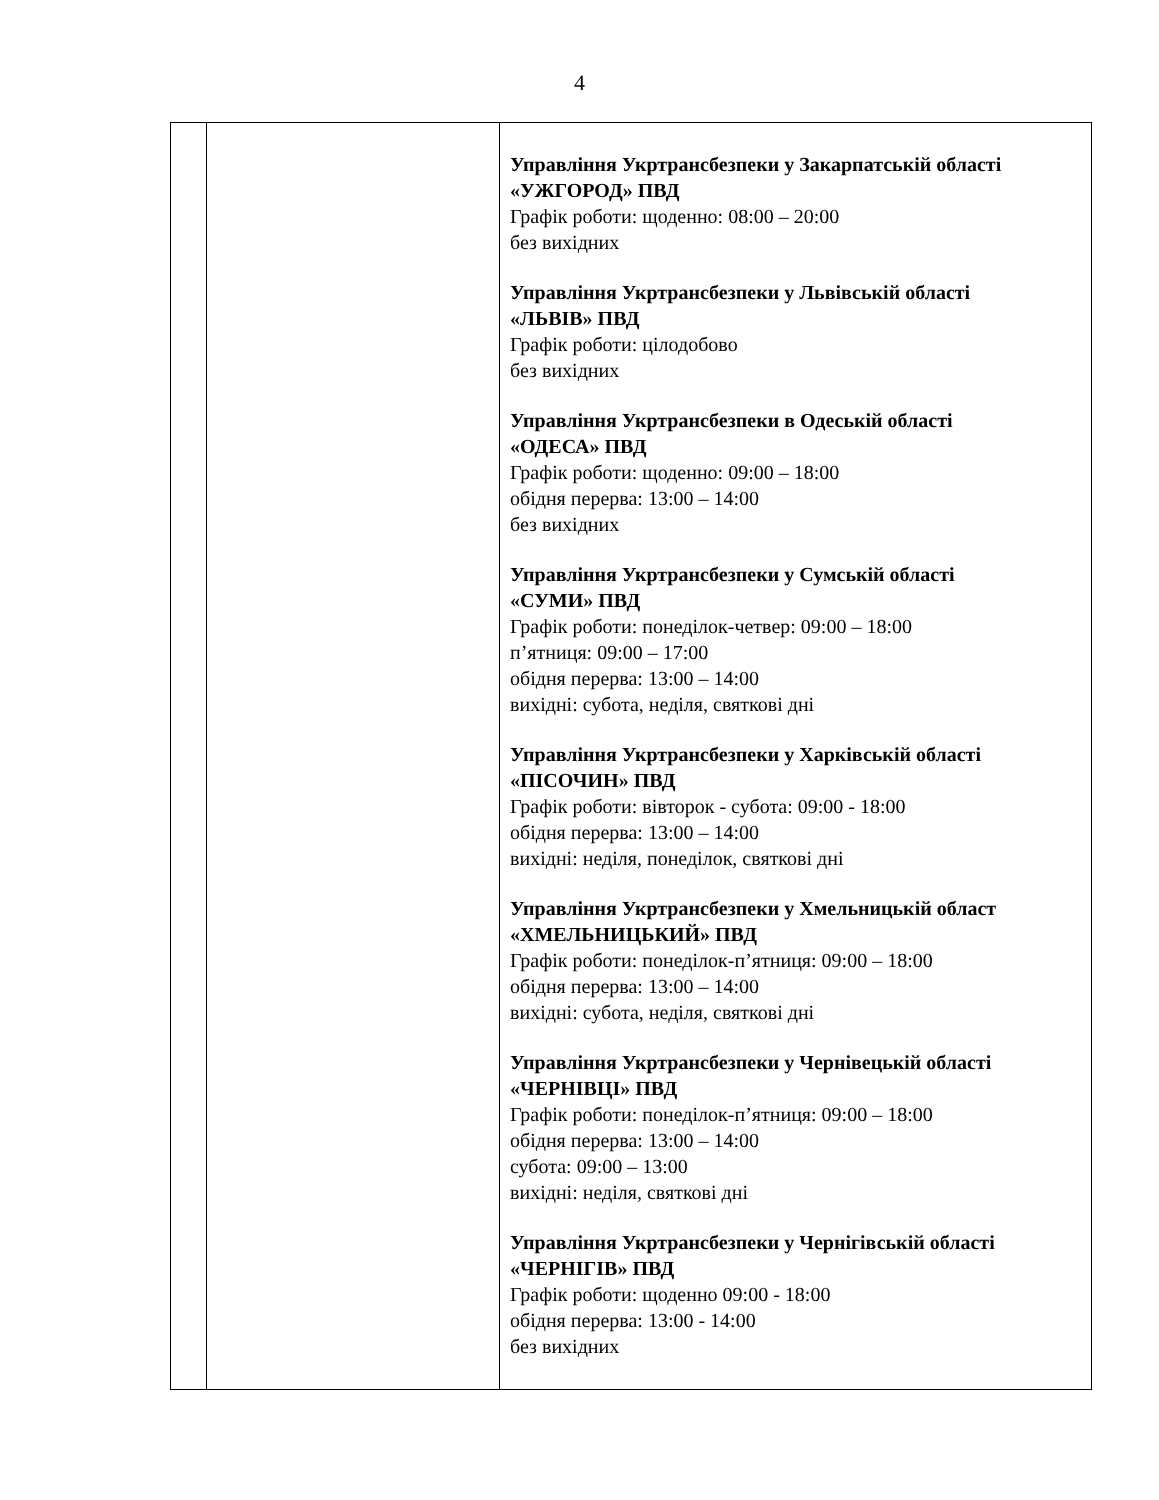4
| | | Управління Укртрансбезпеки у Закарпатській області «УЖГОРОД» ПВД Графік роботи: щоденно: 08:00 – 20:00 без вихідних Управління Укртрансбезпеки у Львівській області «ЛЬВІВ» ПВД Графік роботи: цілодобово без вихідних Управління Укртрансбезпеки в Одеській області «ОДЕСА» ПВД Графік роботи: щоденно: 09:00 – 18:00 обідня перерва: 13:00 – 14:00 без вихідних Управління Укртрансбезпеки у Сумській області «СУМИ» ПВД Графік роботи: понеділок-четвер: 09:00 – 18:00 п’ятниця: 09:00 – 17:00 обідня перерва: 13:00 – 14:00 вихідні: субота, неділя, святкові дні Управління Укртрансбезпеки у Харківській області «ПІСОЧИН» ПВД Графік роботи: вівторок - субота: 09:00 - 18:00 обідня перерва: 13:00 – 14:00 вихідні: неділя, понеділок, святкові дні Управління Укртрансбезпеки у Хмельницькій област «ХМЕЛЬНИЦЬКИЙ» ПВД Графік роботи: понеділок-п’ятниця: 09:00 – 18:00 обідня перерва: 13:00 – 14:00 вихідні: субота, неділя, святкові дні Управління Укртрансбезпеки у Чернівецькій області «ЧЕРНІВЦІ» ПВД Графік роботи: понеділок-п’ятниця: 09:00 – 18:00 обідня перерва: 13:00 – 14:00 субота: 09:00 – 13:00 вихідні: неділя, святкові дні Управління Укртрансбезпеки у Чернігівській області «ЧЕРНІГІВ» ПВД Графік роботи: щоденно 09:00 - 18:00 обідня перерва: 13:00 - 14:00 без вихідних |